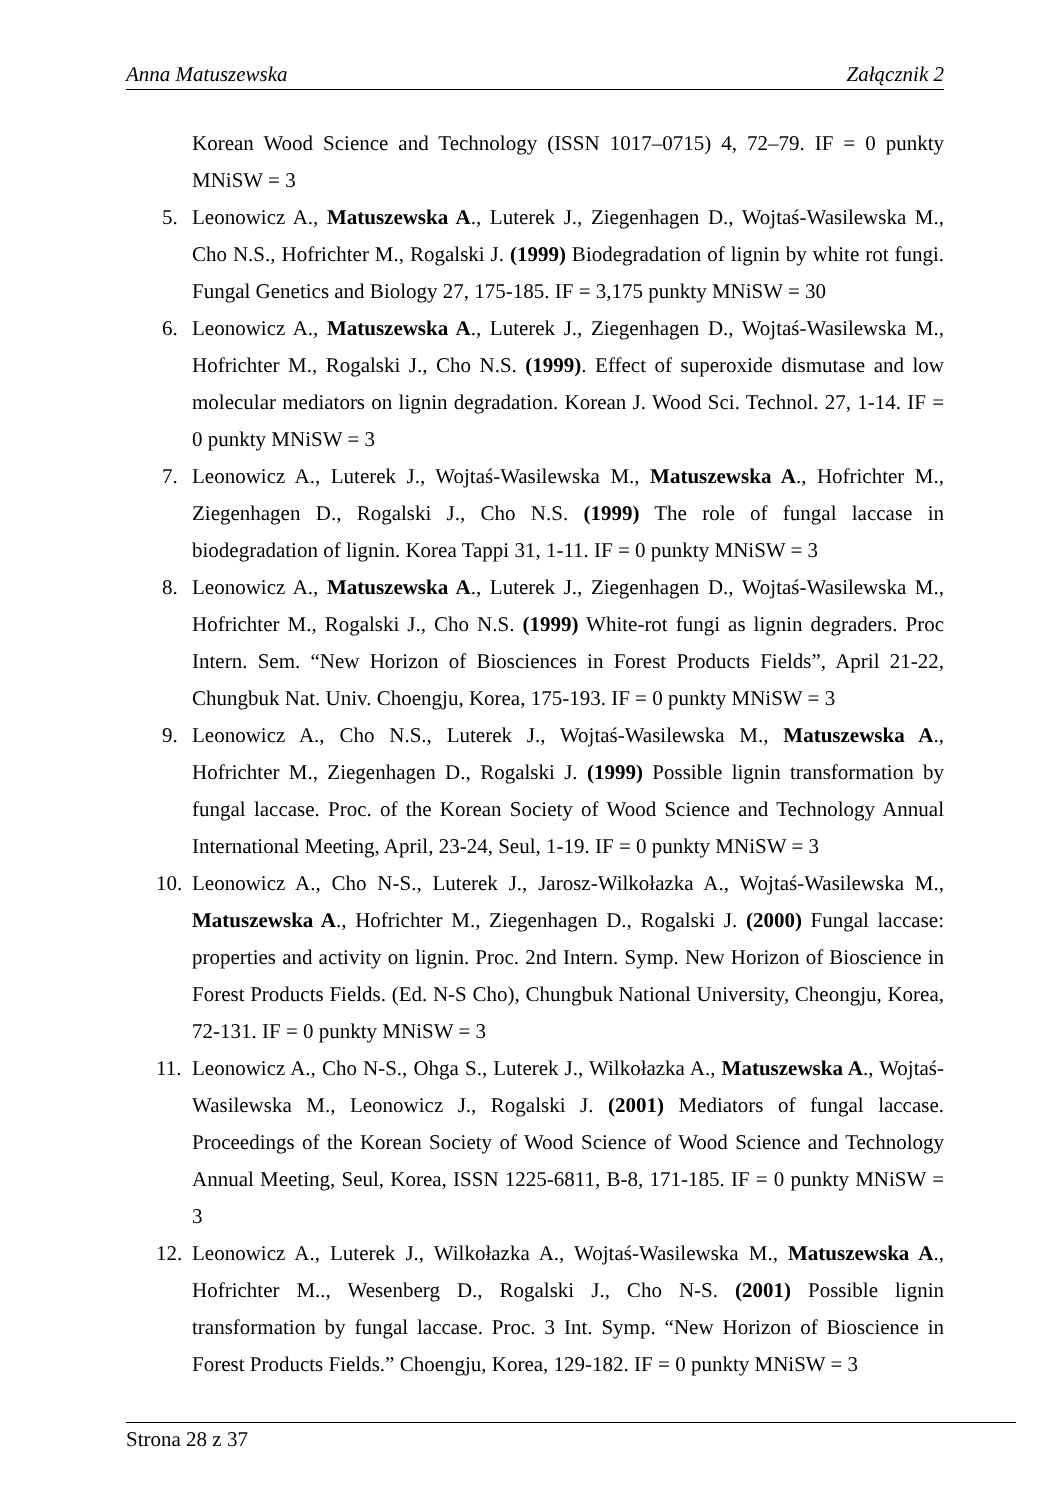Anna Matuszewska Załącznik 2
Korean Wood Science and Technology (ISSN 1017–0715) 4, 72–79. IF = 0 punkty MNiSW = 3
5. Leonowicz A., Matuszewska A., Luterek J., Ziegenhagen D., Wojtaś-Wasilewska M., Cho N.S., Hofrichter M., Rogalski J. (1999) Biodegradation of lignin by white rot fungi. Fungal Genetics and Biology 27, 175-185. IF = 3,175 punkty MNiSW = 30
6. Leonowicz A., Matuszewska A., Luterek J., Ziegenhagen D., Wojtaś-Wasilewska M., Hofrichter M., Rogalski J., Cho N.S. (1999). Effect of superoxide dismutase and low molecular mediators on lignin degradation. Korean J. Wood Sci. Technol. 27, 1-14. IF = 0 punkty MNiSW = 3
7. Leonowicz A., Luterek J., Wojtaś-Wasilewska M., Matuszewska A., Hofrichter M., Ziegenhagen D., Rogalski J., Cho N.S. (1999) The role of fungal laccase in biodegradation of lignin. Korea Tappi 31, 1-11. IF = 0 punkty MNiSW = 3
8. Leonowicz A., Matuszewska A., Luterek J., Ziegenhagen D., Wojtaś-Wasilewska M., Hofrichter M., Rogalski J., Cho N.S. (1999) White-rot fungi as lignin degraders. Proc Intern. Sem. “New Horizon of Biosciences in Forest Products Fields”, April 21-22, Chungbuk Nat. Univ. Choengju, Korea, 175-193. IF = 0 punkty MNiSW = 3
9. Leonowicz A., Cho N.S., Luterek J., Wojtaś-Wasilewska M., Matuszewska A., Hofrichter M., Ziegenhagen D., Rogalski J. (1999) Possible lignin transformation by fungal laccase. Proc. of the Korean Society of Wood Science and Technology Annual International Meeting, April, 23-24, Seul, 1-19. IF = 0 punkty MNiSW = 3
10. Leonowicz A., Cho N-S., Luterek J., Jarosz-Wilkołazka A., Wojtaś-Wasilewska M., Matuszewska A., Hofrichter M., Ziegenhagen D., Rogalski J. (2000) Fungal laccase: properties and activity on lignin. Proc. 2nd Intern. Symp. New Horizon of Bioscience in Forest Products Fields. (Ed. N-S Cho), Chungbuk National University, Cheongju, Korea, 72-131. IF = 0 punkty MNiSW = 3
11. Leonowicz A., Cho N-S., Ohga S., Luterek J., Wilkołazka A., Matuszewska A., Wojtaś-Wasilewska M., Leonowicz J., Rogalski J. (2001) Mediators of fungal laccase. Proceedings of the Korean Society of Wood Science of Wood Science and Technology Annual Meeting, Seul, Korea, ISSN 1225-6811, B-8, 171-185. IF = 0 punkty MNiSW = 3
12. Leonowicz A., Luterek J., Wilkołazka A., Wojtaś-Wasilewska M., Matuszewska A., Hofrichter M.., Wesenberg D., Rogalski J., Cho N-S. (2001) Possible lignin transformation by fungal laccase. Proc. 3 Int. Symp. “New Horizon of Bioscience in Forest Products Fields.” Choengju, Korea, 129-182. IF = 0 punkty MNiSW = 3
Strona 28 z 37